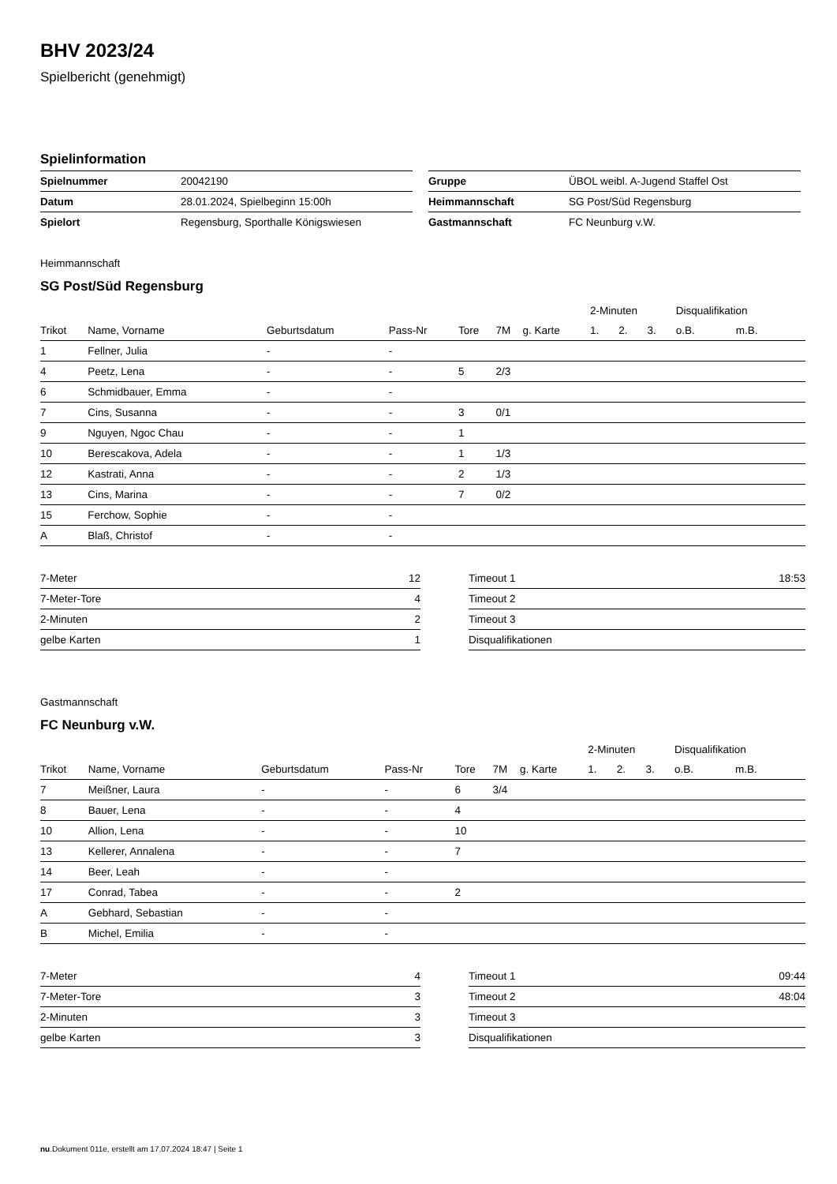BHV 2023/24
Spielbericht (genehmigt)
Spielinformation
| Spielnummer | 20042190 |
| Datum | 28.01.2024, Spielbeginn 15:00h |
| Spielort | Regensburg, Sporthalle Königswiesen |
| Gruppe | ÜBOL weibl. A-Jugend Staffel Ost |
| Heimmannschaft | SG Post/Süd Regensburg |
| Gastmannschaft | FC Neunburg v.W. |
Heimmannschaft
SG Post/Süd Regensburg
| | | | | | | | 2-Minuten | | | Disqualifikation | |
| --- | --- | --- | --- | --- | --- | --- | --- | --- | --- | --- | --- |
| Trikot | Name, Vorname | Geburtsdatum | Pass-Nr | Tore | 7M | g. Karte | 1. | 2. | 3. | o.B. | m.B. |
| 1 | Fellner, Julia | - | - | | | | | | | | |
| 4 | Peetz, Lena | - | - | 5 | 2/3 | | | | | | |
| 6 | Schmidbauer, Emma | - | - | | | | | | | | |
| 7 | Cins, Susanna | - | - | 3 | 0/1 | | | | | | |
| 9 | Nguyen, Ngoc Chau | - | - | 1 | | | | | | | |
| 10 | Berescakova, Adela | - | - | 1 | 1/3 | | | | | | |
| 12 | Kastrati, Anna | - | - | 2 | 1/3 | | | | | | |
| 13 | Cins, Marina | - | - | 7 | 0/2 | | | | | | |
| 15 | Ferchow, Sophie | - | - | | | | | | | | |
| A | Blaß, Christof | - | - | | | | | | | | |
| 7-Meter | 12 |
| 7-Meter-Tore | 4 |
| 2-Minuten | 2 |
| gelbe Karten | 1 |
| Timeout 1 | 18:53 |
| Timeout 2 | |
| Timeout 3 | |
| Disqualifikationen | |
Gastmannschaft
FC Neunburg v.W.
| | | | | | | | 2-Minuten | | | Disqualifikation | |
| --- | --- | --- | --- | --- | --- | --- | --- | --- | --- | --- | --- |
| Trikot | Name, Vorname | Geburtsdatum | Pass-Nr | Tore | 7M | g. Karte | 1. | 2. | 3. | o.B. | m.B. |
| 7 | Meißner, Laura | - | - | 6 | 3/4 | | | | | | |
| 8 | Bauer, Lena | - | - | 4 | | | | | | | |
| 10 | Allion, Lena | - | - | 10 | | | | | | | |
| 13 | Kellerer, Annalena | - | - | 7 | | | | | | | |
| 14 | Beer, Leah | - | - | | | | | | | | |
| 17 | Conrad, Tabea | - | - | 2 | | | | | | | |
| A | Gebhard, Sebastian | - | - | | | | | | | | |
| B | Michel, Emilia | - | - | | | | | | | | |
| 7-Meter | 4 |
| 7-Meter-Tore | 3 |
| 2-Minuten | 3 |
| gelbe Karten | 3 |
| Timeout 1 | 09:44 |
| Timeout 2 | 48:04 |
| Timeout 3 | |
| Disqualifikationen | |
nu.Dokument 011e, erstellt am 17.07.2024 18:47 | Seite 1